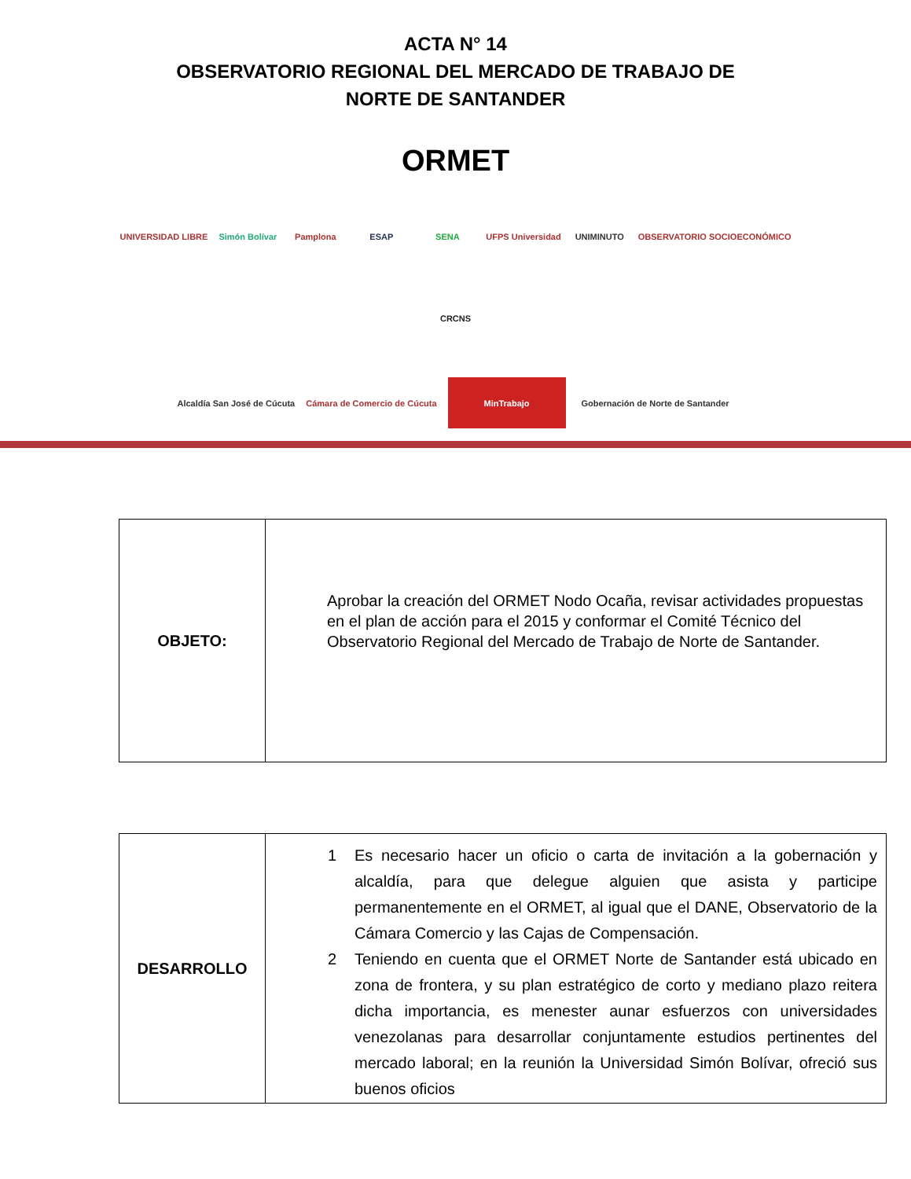ACTA N° 14
OBSERVATORIO REGIONAL DEL MERCADO DE TRABAJO DE
NORTE DE SANTANDER
ORMET
UNIVERSIDAD LIBRE
Simón Bolívar
Pamplona
ESAP
SENA
UFPS Universidad
UNIMINUTO
OBSERVATORIO SOCIOECONÓMICO
CRCNS
Alcaldía San José de Cúcuta
Cámara de Comercio de Cúcuta
MinTrabajo
Gobernación de Norte de Santander
| OBJETO: | Aprobar la creación del ORMET Nodo Ocaña, revisar actividades propuestas en el plan de acción para el 2015 y conformar el Comité Técnico del Observatorio Regional del Mercado de Trabajo de Norte de Santander. |
| DESARROLLO | 1 Es necesario hacer un oficio o carta de invitación a la gobernación y alcaldía, para que delegue alguien que asista y participe permanentemente en el ORMET, al igual que el DANE, Observatorio de la Cámara Comercio y las Cajas de Compensación. 2 Teniendo en cuenta que el ORMET Norte de Santander está ubicado en zona de frontera, y su plan estratégico de corto y mediano plazo reitera dicha importancia, es menester aunar esfuerzos con universidades venezolanas para desarrollar conjuntamente estudios pertinentes del mercado laboral; en la reunión la Universidad Simón Bolívar, ofreció sus buenos oficios |